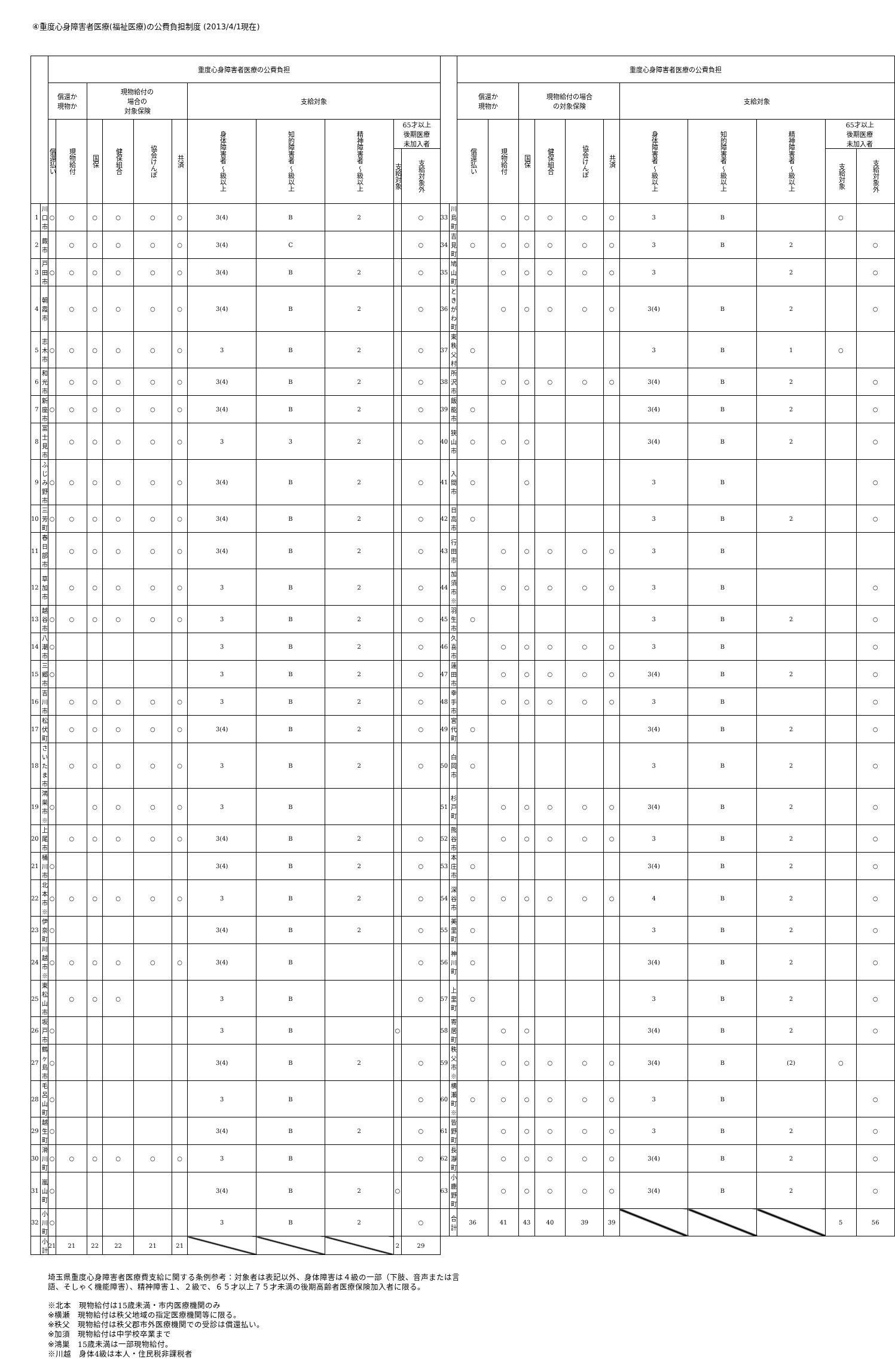④重度心身障害者医療(福祉医療)の公費負担制度 (2013/4/1現在)
| | | 重度心身障害者医療の公費負担 | | | | | | | | | | | | | 重度心身障害者医療の公費負担 | | | | | | | | | | |
| --- | --- | --- | --- | --- | --- | --- | --- | --- | --- | --- | --- | --- | --- | --- | --- | --- | --- | --- | --- | --- | --- | --- | --- | --- | --- |
| | | 償還か 現物か | | 現物給付の 場合の 対象保険 | | | | 支給対象 | | | | | | | 償還か 現物か | | 現物給付の場合 の対象保険 | | | | 支給対象 | | | | |
| | | 償還払い | 現物給付 | 国保 | 健保組合 | 協会けんぽ | 共済 | 身体障害者 〜級以上 | 知的障害者 〜級以上 | 精神障害者 〜級以上 | 65才以上 後期医療 未加入者 | | | | 償還払い | 現物給付 | 国保 | 健保組合 | 協会けんぽ | 共済 | 身体障害者 〜級以上 | 知的障害者 〜級以上 | 精神障害者 〜級以上 | 65才以上 後期医療 未加入者 | |
| | | | | | | | | | | | 支給対象 | 支給対象外 | | | | | | | | | | | | 支給対象 | 支給対象外 |
| 1 | 川口市 | ○ | ○ | ○ | ○ | ○ | ○ | 3(4) | B | 2 | | ○ | 33 | 川島町 | | ○ | ○ | ○ | ○ | ○ | 3 | B | | ○ | |
| 2 | 蕨市 | | ○ | ○ | ○ | ○ | ○ | 3(4) | C | | | ○ | 34 | 吉見町 | ○ | ○ | ○ | ○ | ○ | ○ | 3 | B | 2 | | ○ |
| 3 | 戸田市 | ○ | ○ | ○ | ○ | ○ | ○ | 3(4) | B | 2 | | ○ | 35 | 鳩山町 | | ○ | ○ | ○ | ○ | ○ | 3 | | 2 | | ○ |
| 4 | 朝霞市 | | ○ | ○ | ○ | ○ | ○ | 3(4) | B | 2 | | ○ | 36 | ときがわ町 | | ○ | ○ | ○ | ○ | ○ | 3(4) | B | 2 | | ○ |
| 5 | 志木市 | ○ | ○ | ○ | ○ | ○ | ○ | 3 | B | 2 | | ○ | 37 | 東秩父村 | ○ | | | | | | 3 | B | 1 | ○ | |
| 6 | 和光市 | | ○ | ○ | ○ | ○ | ○ | 3(4) | B | 2 | | ○ | 38 | 所沢市 | | ○ | ○ | ○ | ○ | ○ | 3(4) | B | 2 | | ○ |
| 7 | 新座市 | ○ | ○ | ○ | ○ | ○ | ○ | 3(4) | B | 2 | | ○ | 39 | 飯能市 | ○ | | | | | | 3(4) | B | 2 | | ○ |
| 8 | 富士見市 | | ○ | ○ | ○ | ○ | ○ | 3 | 3 | 2 | | ○ | 40 | 狭山市 | ○ | ○ | ○ | | | | 3(4) | B | 2 | | ○ |
| 9 | ふじみ野市 | ○ | ○ | ○ | ○ | ○ | ○ | 3(4) | B | 2 | | ○ | 41 | 入間市 | ○ | | ○ | | | | 3 | B | | | ○ |
| 10 | 三芳町 | ○ | ○ | ○ | ○ | ○ | ○ | 3(4) | B | 2 | | ○ | 42 | 日高市 | ○ | | | | | | 3 | B | 2 | | ○ |
| 11 | 春日部市 | | ○ | ○ | ○ | ○ | ○ | 3(4) | B | 2 | | ○ | 43 | 行田市 | | ○ | ○ | ○ | ○ | ○ | 3 | B | | | |
| 12 | 草加市 | | ○ | ○ | ○ | ○ | ○ | 3 | B | 2 | | ○ | 44 | 加須市※ | | ○ | ○ | ○ | ○ | ○ | 3 | B | | | ○ |
| 13 | 越谷市 | ○ | ○ | ○ | ○ | ○ | ○ | 3 | B | 2 | | ○ | 45 | 羽生市 | ○ | | | | | | 3 | B | 2 | | ○ |
| 14 | 八潮市 | ○ | | | | | | 3 | B | 2 | | ○ | 46 | 久喜市 | | ○ | ○ | ○ | ○ | ○ | 3 | B | | | ○ |
| 15 | 三郷市 | ○ | | | | | | 3 | B | 2 | | ○ | 47 | 蓮田市 | | ○ | ○ | ○ | ○ | ○ | 3(4) | B | 2 | | ○ |
| 16 | 吉川市 | | ○ | ○ | ○ | ○ | ○ | 3 | B | 2 | | ○ | 48 | 幸手市 | | ○ | ○ | ○ | ○ | ○ | 3 | B | | | ○ |
| 17 | 松伏町 | | ○ | ○ | ○ | ○ | ○ | 3(4) | B | 2 | | ○ | 49 | 宮代町 | ○ | | | | | | 3(4) | B | 2 | | ○ |
| 18 | さいたま市 | | ○ | ○ | ○ | ○ | ○ | 3 | B | 2 | | ○ | 50 | 白岡市 | ○ | | | | | | 3 | B | 2 | | ○ |
| 19 | 鴻巣市※ | ○ | | ○ | ○ | ○ | ○ | 3 | B | | | | 51 | 杉戸町 | | ○ | ○ | ○ | ○ | ○ | 3(4) | B | 2 | | ○ |
| 20 | 上尾市 | | ○ | ○ | ○ | ○ | ○ | 3(4) | B | 2 | | ○ | 52 | 熊谷市 | | ○ | ○ | ○ | ○ | ○ | 3 | B | 2 | | ○ |
| 21 | 桶川市 | ○ | | | | | | 3(4) | B | 2 | | ○ | 53 | 本庄市 | ○ | | | | | | 3(4) | B | 2 | | ○ |
| 22 | 北本市※ | ○ | ○ | ○ | ○ | ○ | ○ | 3 | B | 2 | | ○ | 54 | 深谷市 | ○ | ○ | ○ | ○ | ○ | ○ | 4 | B | 2 | | ○ |
| 23 | 伊奈町 | ○ | | | | | | 3(4) | B | 2 | | ○ | 55 | 美里町 | ○ | | | | | | 3 | B | 2 | | ○ |
| 24 | 川越市※ | ○ | ○ | ○ | ○ | ○ | ○ | 3(4) | B | | | ○ | 56 | 神川町 | ○ | | | | | | 3(4) | B | 2 | | ○ |
| 25 | 東松山市 | | ○ | ○ | ○ | | | 3 | B | | | ○ | 57 | 上里町 | ○ | | | | | | 3 | B | 2 | | ○ |
| 26 | 坂戸市 | ○ | | | | | | 3 | B | | ○ | | 58 | 寄居町 | | ○ | ○ | | | | 3(4) | B | 2 | | ○ |
| 27 | 鶴ヶ島市 | ○ | | | | | | 3(4) | B | 2 | | ○ | 59 | 秩父市※ | | ○ | ○ | ○ | ○ | ○ | 3(4) | B | (2) | ○ | |
| 28 | 毛呂山町 | ○ | | | | | | 3 | B | | | ○ | 60 | 横瀬町※ | ○ | ○ | ○ | ○ | ○ | ○ | 3 | B | | | ○ |
| 29 | 越生町 | ○ | | | | | | 3(4) | B | 2 | | ○ | 61 | 皆野町 | | ○ | ○ | ○ | ○ | ○ | 3 | B | 2 | | ○ |
| 30 | 滑川町 | ○ | ○ | ○ | ○ | ○ | ○ | 3 | B | | | ○ | 62 | 長瀞町 | | ○ | ○ | ○ | ○ | ○ | 3(4) | B | 2 | | ○ |
| 31 | 嵐山町 | ○ | | | | | | 3(4) | B | 2 | ○ | | 63 | 小鹿野町 | | ○ | ○ | ○ | ○ | ○ | 3(4) | B | 2 | | ○ |
| 32 | 小川町 | ○ | | | | | | 3 | B | 2 | | ○ | | 合計 | 36 | 41 | 43 | 40 | 39 | 39 | | | | 5 | 56 |
| | 小計 | 21 | 21 | 22 | 22 | 21 | 21 | | | | 2 | 29 | | | | | | | | | | | | | |
埼玉県重度心身障害者医療費支給に関する条例参考：対象者は表記以外、身体障害は４級の一部（下肢、音声または言
語、そしゃく機能障害）、精神障害１、２級で、６５才以上７５才未満の後期高齢者医療保険加入者に限る。
※北本　現物給付は15歳未満・市内医療機関のみ
※横瀬　現物給付は秩父地域の指定医療機関等に限る。
※秩父　現物給付は秩父郡市外医療機関での受診は償還払い。
※加須　現物給付は中学校卒業まで
※鴻巣　15歳未満は一部現物給付。
※川越　身体4級は本人・住民税非課税者